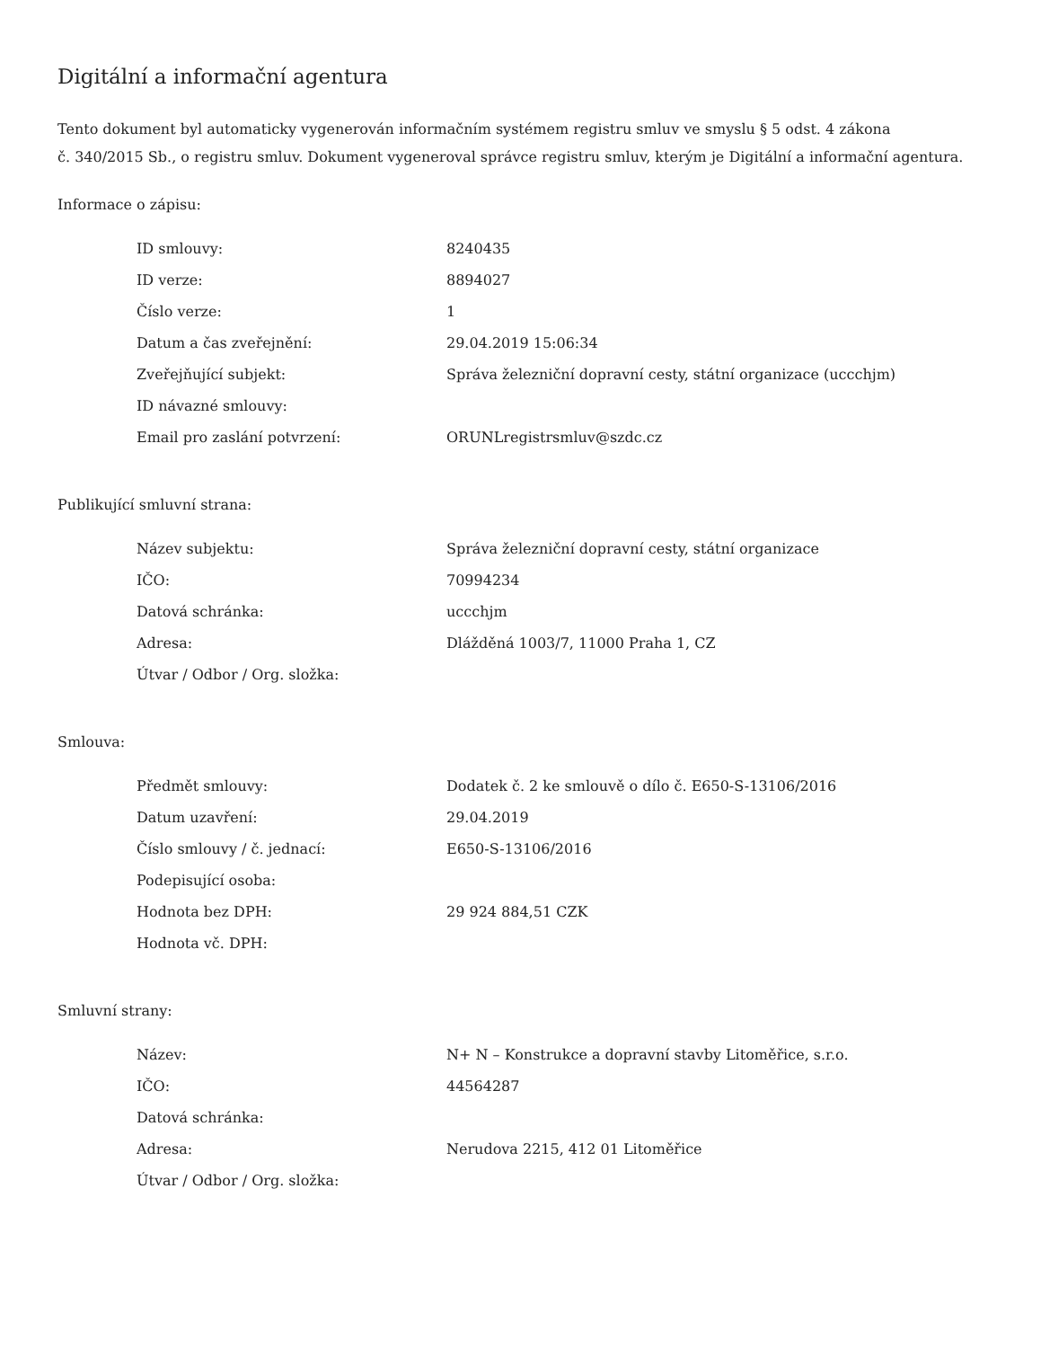Digitální a informační agentura
Tento dokument byl automaticky vygenerován informačním systémem registru smluv ve smyslu § 5 odst. 4 zákona
č. 340/2015 Sb., o registru smluv. Dokument vygeneroval správce registru smluv, kterým je Digitální a informační agentura.
Informace o zápisu:
| ID smlouvy: | 8240435 |
| ID verze: | 8894027 |
| Číslo verze: | 1 |
| Datum a čas zveřejnění: | 29.04.2019 15:06:34 |
| Zveřejňující subjekt: | Správa železniční dopravní cesty, státní organizace (uccchjm) |
| ID návazné smlouvy: | |
| Email pro zaslání potvrzení: | ORUNLregistrsmluv@szdc.cz |
Publikující smluvní strana:
| Název subjektu: | Správa železniční dopravní cesty, státní organizace |
| IČO: | 70994234 |
| Datová schránka: | uccchjm |
| Adresa: | Dlážděná 1003/7, 11000 Praha 1, CZ |
| Útvar / Odbor / Org. složka: | |
Smlouva:
| Předmět smlouvy: | Dodatek č. 2 ke smlouvě o dílo č. E650-S-13106/2016 |
| Datum uzavření: | 29.04.2019 |
| Číslo smlouvy / č. jednací: | E650-S-13106/2016 |
| Podepisující osoba: | |
| Hodnota bez DPH: | 29 924 884,51 CZK |
| Hodnota vč. DPH: | |
Smluvní strany:
| Název: | N+ N – Konstrukce a dopravní stavby Litoměřice, s.r.o. |
| IČO: | 44564287 |
| Datová schránka: | |
| Adresa: | Nerudova 2215, 412 01 Litoměřice |
| Útvar / Odbor / Org. složka: | |